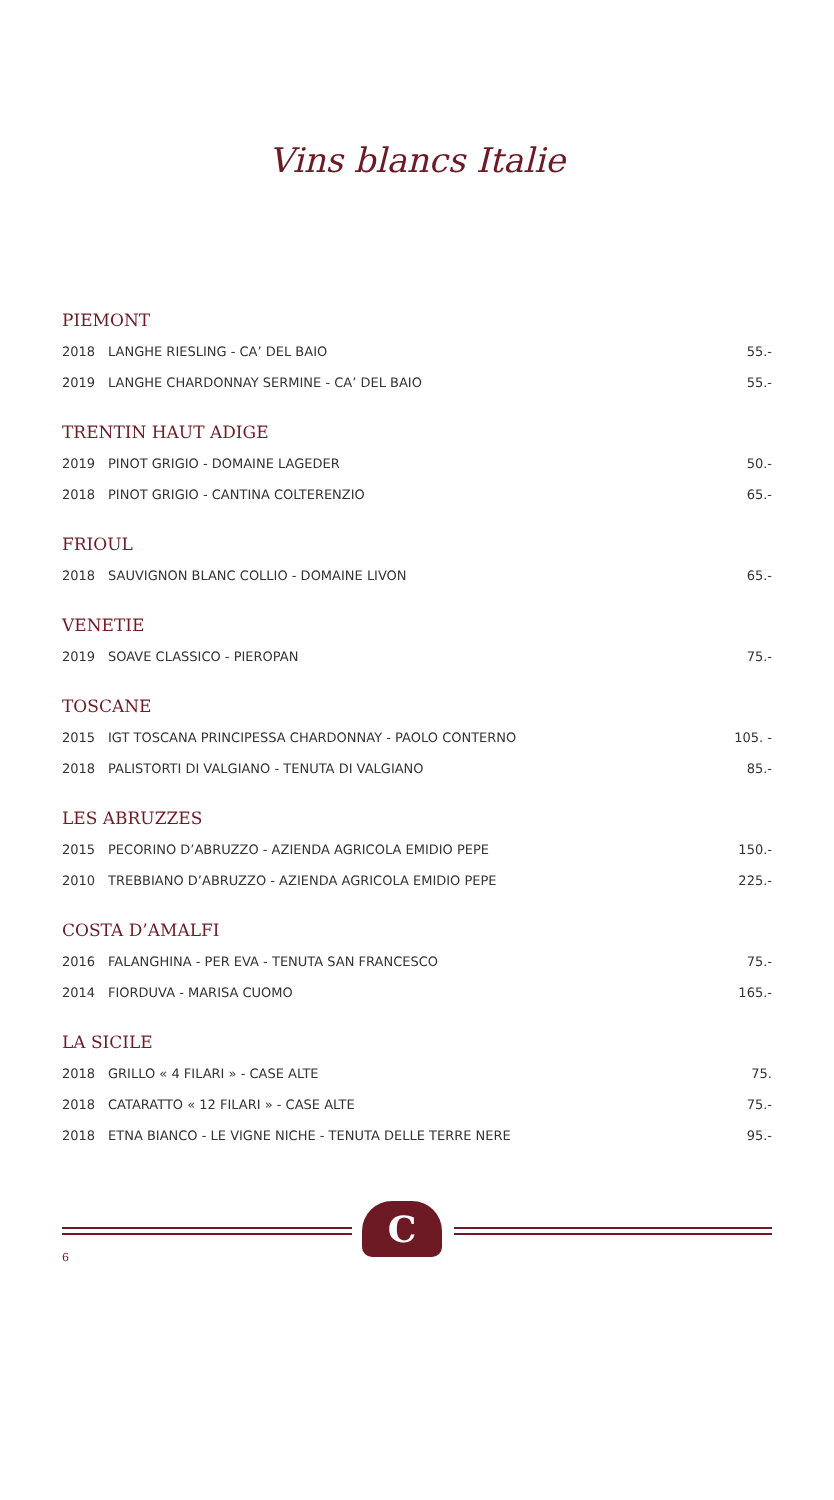Vins blancs Italie
PIEMONT
| 2018 | LANGHE RIESLING - CA’ DEL BAIO | 55.- |
| 2019 | LANGHE CHARDONNAY SERMINE - CA’ DEL BAIO | 55.- |
TRENTIN HAUT ADIGE
| 2019 | PINOT GRIGIO - DOMAINE LAGEDER | 50.- |
| 2018 | PINOT GRIGIO - CANTINA COLTERENZIO | 65.- |
FRIOUL
| 2018 | SAUVIGNON BLANC COLLIO - DOMAINE LIVON | 65.- |
VENETIE
| 2019 | SOAVE CLASSICO - PIEROPAN | 75.- |
TOSCANE
| 2015 | IGT TOSCANA PRINCIPESSA CHARDONNAY - PAOLO CONTERNO | 105. - |
| 2018 | PALISTORTI DI VALGIANO - TENUTA DI VALGIANO | 85.- |
LES ABRUZZES
| 2015 | PECORINO D’ABRUZZO - AZIENDA AGRICOLA EMIDIO PEPE | 150.- |
| 2010 | TREBBIANO D’ABRUZZO - AZIENDA AGRICOLA EMIDIO PEPE | 225.- |
COSTA D’AMALFI
| 2016 | FALANGHINA - PER EVA - TENUTA SAN FRANCESCO | 75.- |
| 2014 | FIORDUVA - MARISA CUOMO | 165.- |
LA SICILE
| 2018 | GRILLO « 4 FILARI » - CASE ALTE | 75. |
| 2018 | CATARATTO « 12 FILARI » - CASE ALTE | 75.- |
| 2018 | ETNA BIANCO - LE VIGNE NICHE - TENUTA DELLE TERRE NERE | 95.- |
C
6